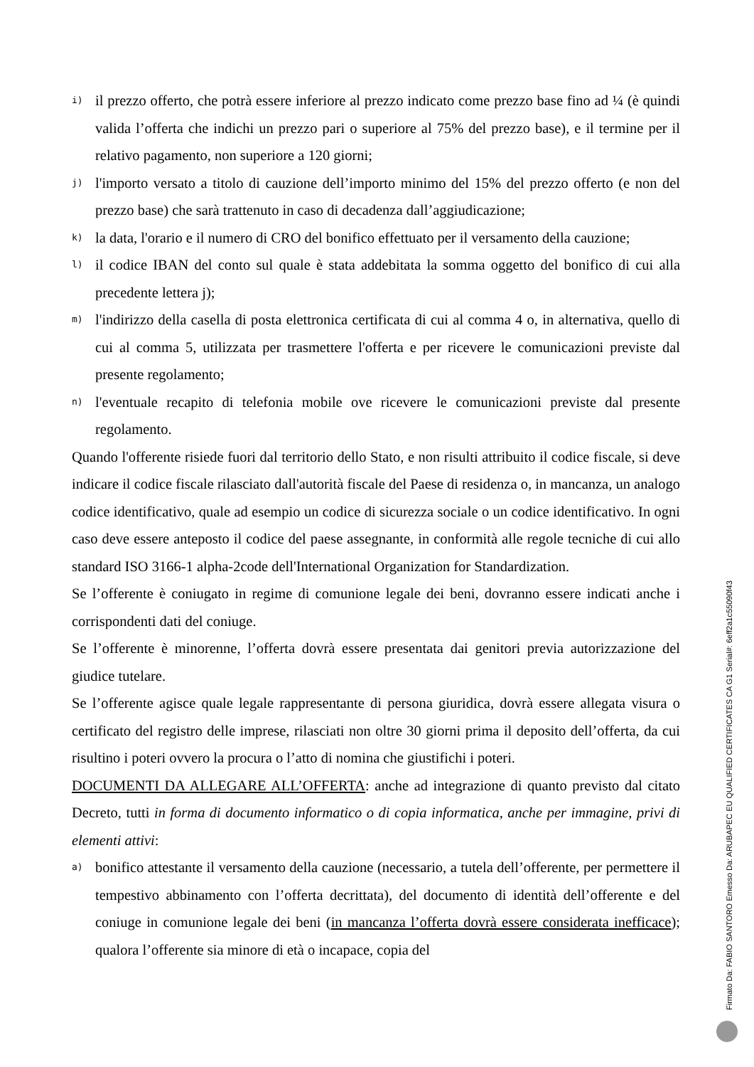i)
il prezzo offerto, che potrà essere inferiore al prezzo indicato come prezzo base fino ad ¼ (è quindi valida l’offerta che indichi un prezzo pari o superiore al 75% del prezzo base), e il termine per il relativo pagamento, non superiore a 120 giorni;
j)
l'importo versato a titolo di cauzione dell’importo minimo del 15% del prezzo offerto (e non del prezzo base) che sarà trattenuto in caso di decadenza dall’aggiudicazione;
k)
la data, l'orario e il numero di CRO del bonifico effettuato per il versamento della cauzione;
l)
il codice IBAN del conto sul quale è stata addebitata la somma oggetto del bonifico di cui alla precedente lettera j);
m)
l'indirizzo della casella di posta elettronica certificata di cui al comma 4 o, in alternativa, quello di cui al comma 5, utilizzata per trasmettere l'offerta e per ricevere le comunicazioni previste dal presente regolamento;
n)
l'eventuale recapito di telefonia mobile ove ricevere le comunicazioni previste dal presente regolamento.
Quando l'offerente risiede fuori dal territorio dello Stato, e non risulti attribuito il codice fiscale, si deve indicare il codice fiscale rilasciato dall'autorità fiscale del Paese di residenza o, in mancanza, un analogo codice identificativo, quale ad esempio un codice di sicurezza sociale o un codice identificativo. In ogni caso deve essere anteposto il codice del paese assegnante, in conformità alle regole tecniche di cui allo standard ISO 3166-1 alpha-2code dell'International Organization for Standardization.
Se l’offerente è coniugato in regime di comunione legale dei beni, dovranno essere indicati anche i corrispondenti dati del coniuge.
Se l’offerente è minorenne, l’offerta dovrà essere presentata dai genitori previa autorizzazione del giudice tutelare.
Se l’offerente agisce quale legale rappresentante di persona giuridica, dovrà essere allegata visura o certificato del registro delle imprese, rilasciati non oltre 30 giorni prima il deposito dell’offerta, da cui risultino i poteri ovvero la procura o l’atto di nomina che giustifichi i poteri.
DOCUMENTI DA ALLEGARE ALL’OFFERTA: anche ad integrazione di quanto previsto dal citato Decreto, tutti in forma di documento informatico o di copia informatica, anche per immagine, privi di elementi attivi:
a)
bonifico attestante il versamento della cauzione (necessario, a tutela dell’offerente, per permettere il tempestivo abbinamento con l’offerta decrittata), del documento di identità dell’offerente e del coniuge in comunione legale dei beni (in mancanza l’offerta dovrà essere considerata inefficace); qualora l’offerente sia minore di età o incapace, copia del
Firmato Da: FABIO SANTORO Emesso Da: ARUBAPEC EU QUALIFIED CERTIFICATES CA G1 Serial#: 6eff2a1c55090f43